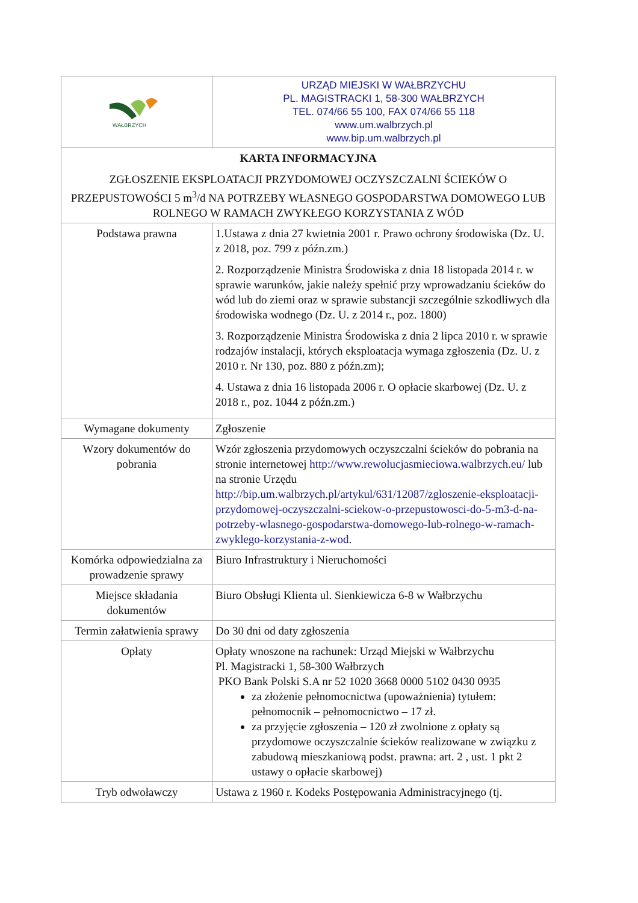| WAŁBRZYCH | URZĄD MIEJSKI W WAŁBRZYCHU PL. MAGISTRACKI 1, 58-300 WAŁBRZYCH TEL. 074/66 55 100, FAX 074/66 55 118 www.um.walbrzych.pl www.bip.um.walbrzych.pl |
| KARTA INFORMACYJNA ZGŁOSZENIE EKSPLOATACJI PRZYDOMOWEJ OCZYSZCZALNI ŚCIEKÓW O PRZEPUSTOWOŚCI 5 m<sup>3</sup>/d NA POTRZEBY WŁASNEGO GOSPODARSTWA DOMOWEGO LUB ROLNEGO W RAMACH ZWYKŁEGO KORZYSTANIA Z WÓD | |
| Podstawa prawna | 1.Ustawa z dnia 27 kwietnia 2001 r. Prawo ochrony środowiska (Dz. U. z 2018, poz. 799 z późn.zm.) 2. Rozporządzenie Ministra Środowiska z dnia 18 listopada 2014 r. w sprawie warunków, jakie należy spełnić przy wprowadzaniu ścieków do wód lub do ziemi oraz w sprawie substancji szczególnie szkodliwych dla środowiska wodnego (Dz. U. z 2014 r., poz. 1800) 3. Rozporządzenie Ministra Środowiska z dnia 2 lipca 2010 r. w sprawie rodzajów instalacji, których eksploatacja wymaga zgłoszenia (Dz. U. z 2010 r. Nr 130, poz. 880 z późn.zm); 4. Ustawa z dnia 16 listopada 2006 r. O opłacie skarbowej (Dz. U. z 2018 r., poz. 1044 z późn.zm.) |
| Wymagane dokumenty | Zgłoszenie |
| Wzory dokumentów do pobrania | Wzór zgłoszenia przydomowych oczyszczalni ścieków do pobrania na stronie internetowej http://www.rewolucjasmieciowa.walbrzych.eu/ lub na stronie Urzędu http://bip.um.walbrzych.pl/artykul/631/12087/zgloszenie-eksploatacji-przydomowej-oczyszczalni-sciekow-o-przepustowosci-do-5-m3-d-na-potrzeby-wlasnego-gospodarstwa-domowego-lub-rolnego-w-ramach-zwyklego-korzystania-z-wod . |
| Komórka odpowiedzialna za prowadzenie sprawy | Biuro Infrastruktury i Nieruchomości |
| Miejsce składania dokumentów | Biuro Obsługi Klienta ul. Sienkiewicza 6-8 w Wałbrzychu |
| Termin załatwienia sprawy | Do 30 dni od daty zgłoszenia |
| Opłaty | Opłaty wnoszone na rachunek: Urząd Miejski w Wałbrzychu Pl. Magistracki 1, 58-300 Wałbrzych PKO Bank Polski S.A nr 52 1020 3668 0000 5102 0430 0935 za złożenie pełnomocnictwa (upoważnienia) tytułem: pełnomocnik – pełnomocnictwo – 17 zł. za przyjęcie zgłoszenia – 120 zł zwolnione z opłaty są przydomowe oczyszczalnie ścieków realizowane w związku z zabudową mieszkaniową podst. prawna: art. 2 , ust. 1 pkt 2 ustawy o opłacie skarbowej) |
| Tryb odwoławczy | Ustawa z 1960 r. Kodeks Postępowania Administracyjnego (tj. |